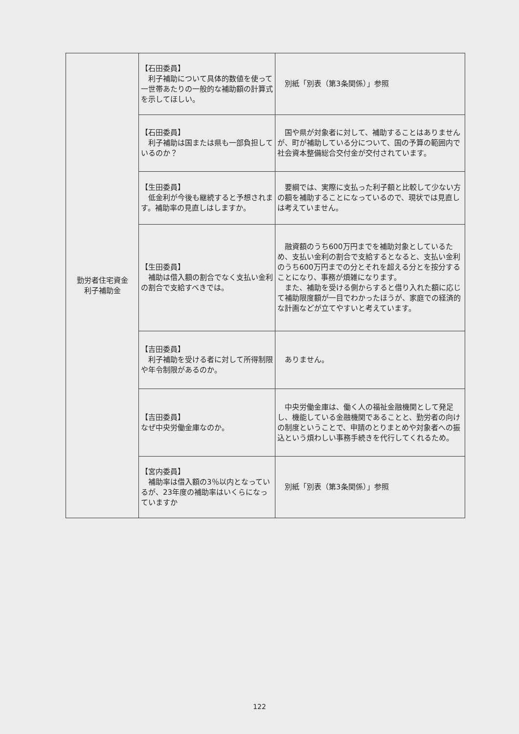| 勤労者住宅資金 利子補助金 | 【石田委員】 利子補助について具体的数値を使って一世帯あたりの一般的な補助額の計算式を示してほしい。 | 別紙「別表（第3条関係）」参照 |
| | 【石田委員】 利子補助は国または県も一部負担しているのか？ | 国や県が対象者に対して、補助することはありませんが、町が補助している分について、国の予算の範囲内で社会資本整備総合交付金が交付されています。 |
| | 【生田委員】 低金利が今後も継続すると予想されます。補助率の見直しはしますか。 | 要綱では、実際に支払った利子額と比較して少ない方の額を補助することになっているので、現状では見直しは考えていません。 |
| | 【生田委員】 補助は借入額の割合でなく支払い金利の割合で支給すべきでは。 | 融資額のうち600万円までを補助対象としているため、支払い金利の割合で支給するとなると、支払い金利のうち600万円までの分とそれを超える分とを按分することになり、事務が煩雑になります。 また、補助を受ける側からすると借り入れた額に応じて補助限度額が一目でわかったほうが、家庭での経済的な計画などが立てやすいと考えています。 |
| | 【吉田委員】 利子補助を受ける者に対して所得制限や年令制限があるのか。 | ありません。 |
| | 【吉田委員】 なぜ中央労働金庫なのか。 | 中央労働金庫は、働く人の福祉金融機関として発足し、機能している金融機関であることと、勤労者の向けの制度ということで、申請のとりまとめや対象者への振込という煩わしい事務手続きを代行してくれるため。 |
| | 【宮内委員】 補助率は借入額の3％以内となっているが、23年度の補助率はいくらになっていますか | 別紙「別表（第3条関係）」参照 |
122